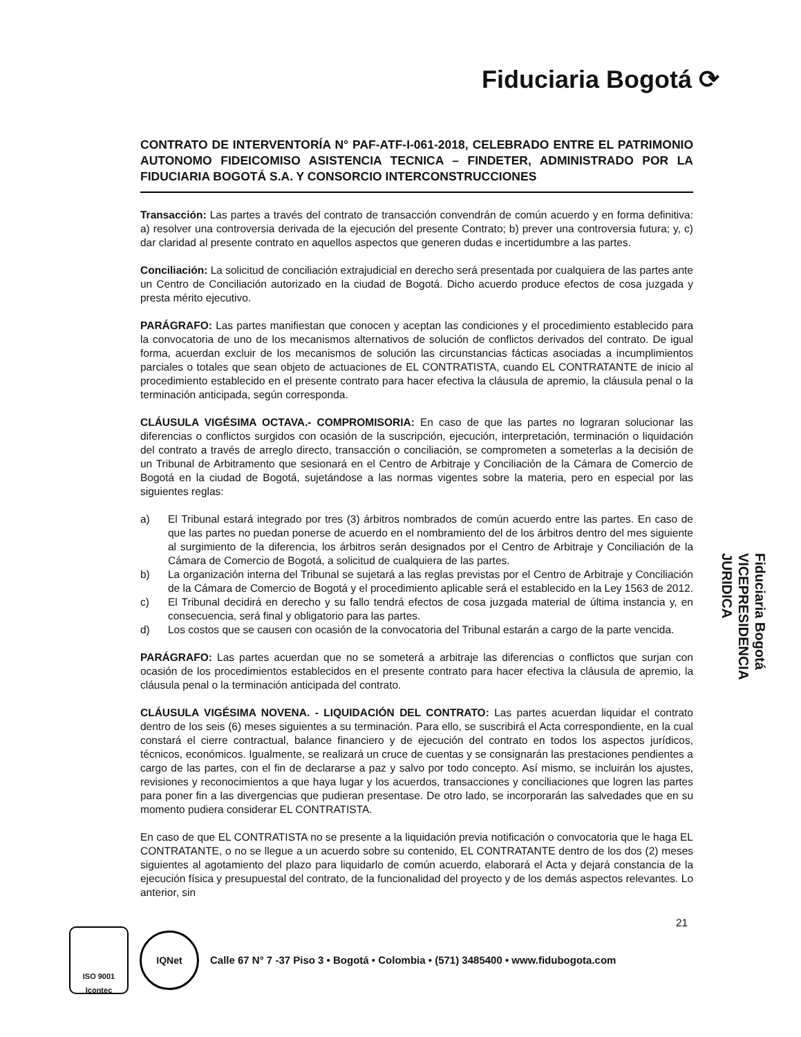Fiduciaria Bogotá ⟳
CONTRATO DE INTERVENTORÍA N° PAF-ATF-I-061-2018, CELEBRADO ENTRE EL PATRIMONIO AUTONOMO FIDEICOMISO ASISTENCIA TECNICA – FINDETER, ADMINISTRADO POR LA FIDUCIARIA BOGOTÁ S.A. Y CONSORCIO INTERCONSTRUCCIONES
Transacción: Las partes a través del contrato de transacción convendrán de común acuerdo y en forma definitiva: a) resolver una controversia derivada de la ejecución del presente Contrato; b) prever una controversia futura; y, c) dar claridad al presente contrato en aquellos aspectos que generen dudas e incertidumbre a las partes.
Conciliación: La solicitud de conciliación extrajudicial en derecho será presentada por cualquiera de las partes ante un Centro de Conciliación autorizado en la ciudad de Bogotá. Dicho acuerdo produce efectos de cosa juzgada y presta mérito ejecutivo.
PARÁGRAFO: Las partes manifiestan que conocen y aceptan las condiciones y el procedimiento establecido para la convocatoria de uno de los mecanismos alternativos de solución de conflictos derivados del contrato. De igual forma, acuerdan excluir de los mecanismos de solución las circunstancias fácticas asociadas a incumplimientos parciales o totales que sean objeto de actuaciones de EL CONTRATISTA, cuando EL CONTRATANTE de inicio al procedimiento establecido en el presente contrato para hacer efectiva la cláusula de apremio, la cláusula penal o la terminación anticipada, según corresponda.
CLÁUSULA VIGÉSIMA OCTAVA.- COMPROMISORIA: En caso de que las partes no lograran solucionar las diferencias o conflictos surgidos con ocasión de la suscripción, ejecución, interpretación, terminación o liquidación del contrato a través de arreglo directo, transacción o conciliación, se comprometen a someterlas a la decisión de un Tribunal de Arbitramento que sesionará en el Centro de Arbitraje y Conciliación de la Cámara de Comercio de Bogotá en la ciudad de Bogotá, sujetándose a las normas vigentes sobre la materia, pero en especial por las siguientes reglas:
a) El Tribunal estará integrado por tres (3) árbitros nombrados de común acuerdo entre las partes. En caso de que las partes no puedan ponerse de acuerdo en el nombramiento del de los árbitros dentro del mes siguiente al surgimiento de la diferencia, los árbitros serán designados por el Centro de Arbitraje y Conciliación de la Cámara de Comercio de Bogotá, a solicitud de cualquiera de las partes.
b) La organización interna del Tribunal se sujetará a las reglas previstas por el Centro de Arbitraje y Conciliación de la Cámara de Comercio de Bogotá y el procedimiento aplicable será el establecido en la Ley 1563 de 2012.
c) El Tribunal decidirá en derecho y su fallo tendrá efectos de cosa juzgada material de última instancia y, en consecuencia, será final y obligatorio para las partes.
d) Los costos que se causen con ocasión de la convocatoria del Tribunal estarán a cargo de la parte vencida.
PARÁGRAFO: Las partes acuerdan que no se someterá a arbitraje las diferencias o conflictos que surjan con ocasión de los procedimientos establecidos en el presente contrato para hacer efectiva la cláusula de apremio, la cláusula penal o la terminación anticipada del contrato.
CLÁUSULA VIGÉSIMA NOVENA. - LIQUIDACIÓN DEL CONTRATO: Las partes acuerdan liquidar el contrato dentro de los seis (6) meses siguientes a su terminación. Para ello, se suscribirá el Acta correspondiente, en la cual constará el cierre contractual, balance financiero y de ejecución del contrato en todos los aspectos jurídicos, técnicos, económicos. Igualmente, se realizará un cruce de cuentas y se consignarán las prestaciones pendientes a cargo de las partes, con el fin de declararse a paz y salvo por todo concepto. Así mismo, se incluirán los ajustes, revisiones y reconocimientos a que haya lugar y los acuerdos, transacciones y conciliaciones que logren las partes para poner fin a las divergencias que pudieran presentase. De otro lado, se incorporarán las salvedades que en su momento pudiera considerar EL CONTRATISTA.
En caso de que EL CONTRATISTA no se presente a la liquidación previa notificación o convocatoria que le haga EL CONTRATANTE, o no se llegue a un acuerdo sobre su contenido, EL CONTRATANTE dentro de los dos (2) meses siguientes al agotamiento del plazo para liquidarlo de común acuerdo, elaborará el Acta y dejará constancia de la ejecución física y presupuestal del contrato, de la funcionalidad del proyecto y de los demás aspectos relevantes. Lo anterior, sin
Fiduciaria Bogotá
VICEPRESIDENCIA
JURIDICA
21
ISO 9001
Icontec
IQNet
Calle 67 N° 7 -37 Piso 3 • Bogotá • Colombia • (571) 3485400 • www.fidubogota.com